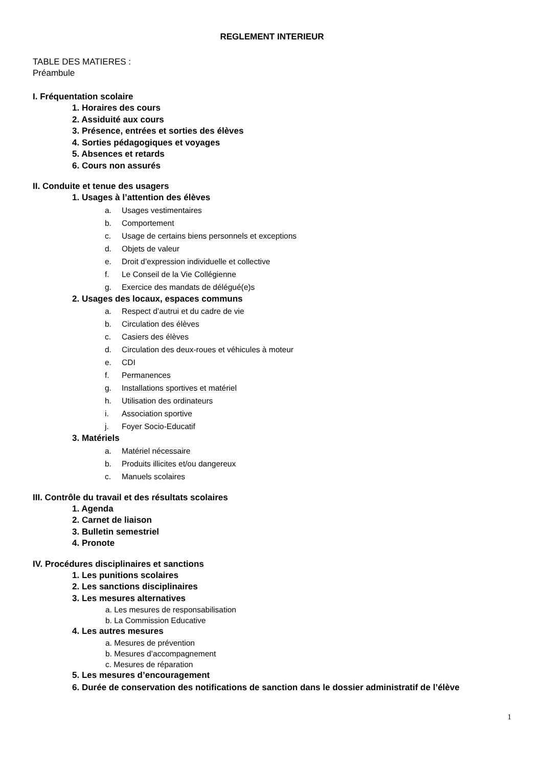REGLEMENT INTERIEUR
TABLE DES MATIERES :
Préambule
I. Fréquentation scolaire
1. Horaires des cours
2. Assiduité aux cours
3. Présence, entrées et sorties des élèves
4. Sorties pédagogiques et voyages
5. Absences et retards
6. Cours non assurés
II. Conduite et tenue des usagers
1. Usages à l’attention des élèves
a. Usages vestimentaires
b. Comportement
c. Usage de certains biens personnels et exceptions
d. Objets de valeur
e. Droit d’expression individuelle et collective
f. Le Conseil de la Vie Collégienne
g. Exercice des mandats de délégué(e)s
2. Usages des locaux, espaces communs
a. Respect d’autrui et du cadre de vie
b. Circulation des élèves
c. Casiers des élèves
d. Circulation des deux-roues et véhicules à moteur
e. CDI
f. Permanences
g. Installations sportives et matériel
h. Utilisation des ordinateurs
i. Association sportive
j. Foyer Socio-Educatif
3. Matériels
a. Matériel nécessaire
b. Produits illicites et/ou dangereux
c. Manuels scolaires
III. Contrôle du travail et des résultats scolaires
1. Agenda
2. Carnet de liaison
3. Bulletin semestriel
4. Pronote
IV. Procédures disciplinaires et sanctions
1. Les punitions scolaires
2. Les sanctions disciplinaires
3. Les mesures alternatives
a. Les mesures de responsabilisation
b. La Commission Educative
4. Les autres mesures
a. Mesures de prévention
b. Mesures d’accompagnement
c. Mesures de réparation
5. Les mesures d’encouragement
6. Durée de conservation des notifications de sanction dans le dossier administratif de l’élève
1